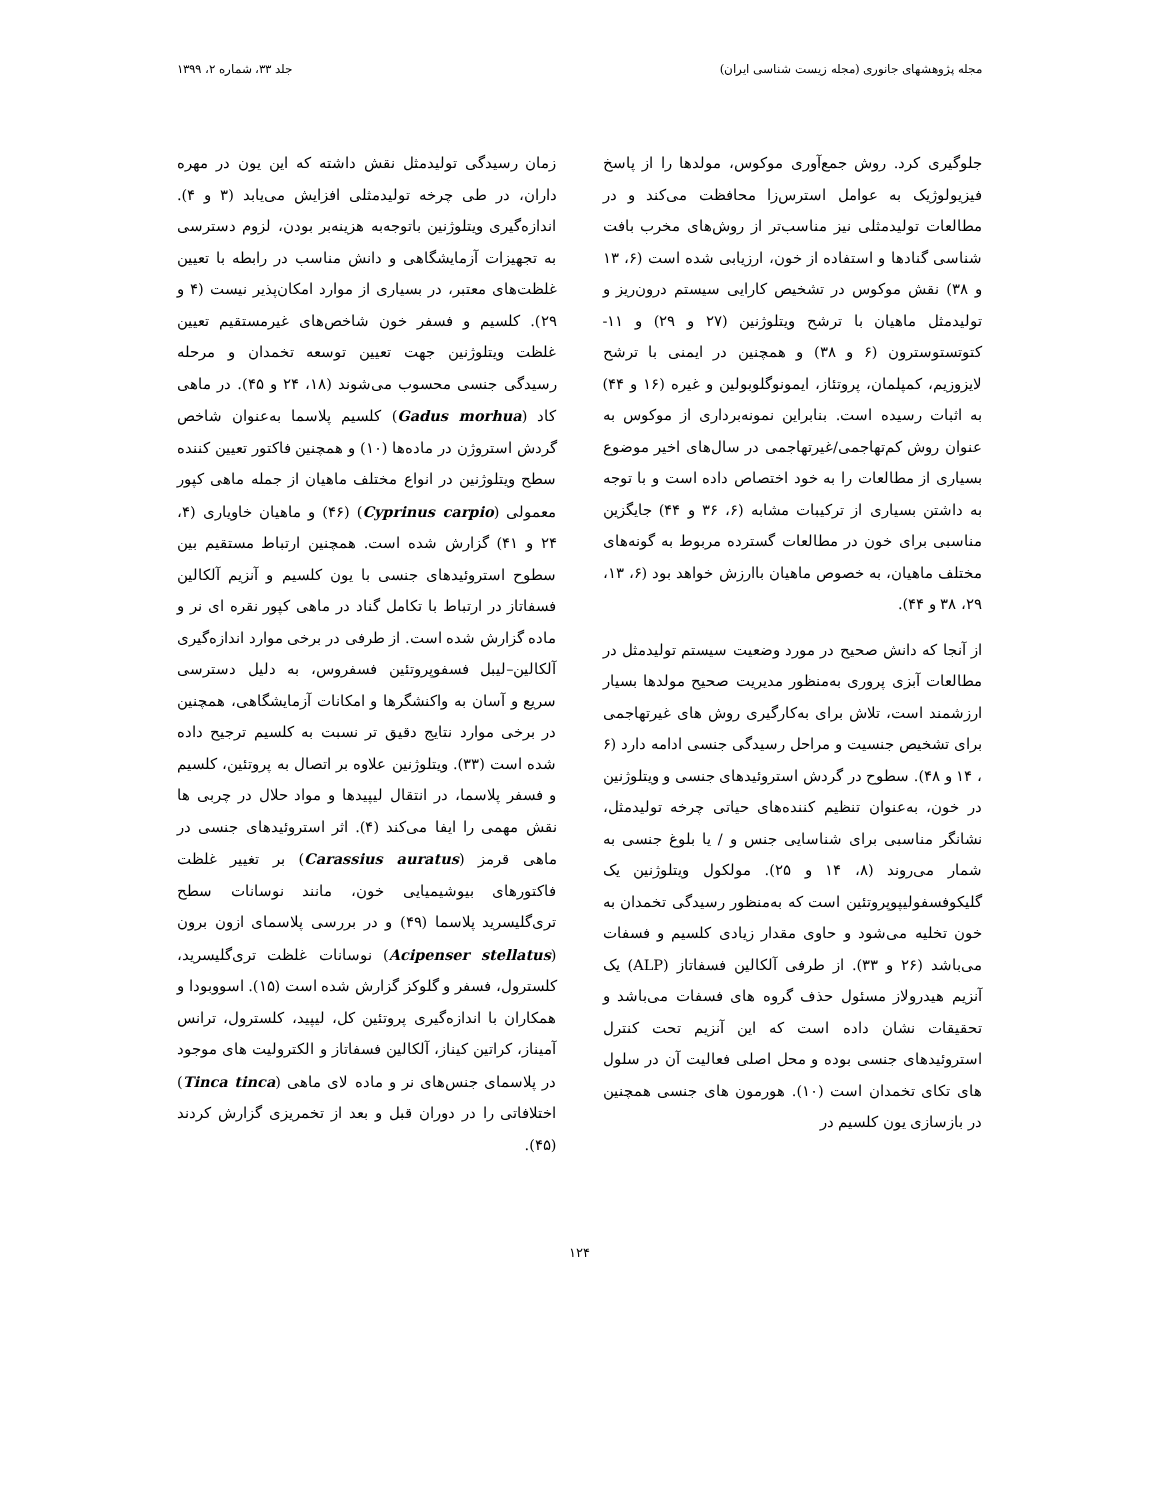مجله پژوهشهای جانوری (مجله زیست شناسی ایران) جلد ۳۳، شماره ۲، ۱۳۹۹
جلوگیری کرد. روش جمع‌آوری موکوس، مولدها را از پاسخ فیزیولوژیک به عوامل استرس‌زا محافظت می‌کند و در مطالعات تولیدمثلی نیز مناسب‌تر از روش‌های مخرب بافت شناسی گنادها و استفاده از خون، ارزیابی شده است (۶، ۱۳ و ۳۸) نقش موکوس در تشخیص کارایی سیستم درون‌ریز و تولیدمثل ماهیان با ترشح ویتلوژنین (۲۷ و ۲۹) و ۱۱-کتوتستوسترون (۶ و ۳۸) و همچنین در ایمنی با ترشح لایزوزیم، کمپلمان، پروتئاز، ایمونوگلوبولین و غیره (۱۶ و ۴۴) به اثبات رسیده است. بنابراین نمونه‌برداری از موکوس به عنوان روش کم‌تهاجمی/غیرتهاجمی در سال‌های اخیر موضوع بسیاری از مطالعات را به خود اختصاص داده است و با توجه به داشتن بسیاری از ترکیبات مشابه (۶، ۳۶ و ۴۴) جایگزین مناسبی برای خون در مطالعات گسترده مربوط به گونه‌های مختلف ماهیان، به خصوص ماهیان باارزش خواهد بود (۶، ۱۳، ۲۹، ۳۸ و ۴۴).
از آنجا که دانش صحیح در مورد وضعیت سیستم تولیدمثل در مطالعات آبزی پروری به‌منظور مدیریت صحیح مولدها بسیار ارزشمند است، تلاش برای به‌کارگیری روش های غیرتهاجمی برای تشخیص جنسیت و مراحل رسیدگی جنسی ادامه دارد (۶ ، ۱۴ و ۴۸). سطوح در گردش استروئیدهای جنسی و ویتلوژنین در خون، به‌عنوان تنظیم کننده‌های حیاتی چرخه تولیدمثل، نشانگر مناسبی برای شناسایی جنس و / یا بلوغ جنسی به شمار می‌روند (۸، ۱۴ و ۲۵). مولکول ویتلوژنین یک گلیکوفسفولیپوپروتئین است که به‌منظور رسیدگی تخمدان به خون تخلیه می‌شود و حاوی مقدار زیادی کلسیم و فسفات می‌باشد (۲۶ و ۳۳). از طرفی آلکالین فسفاتاز (ALP) یک آنزیم هیدرولاز مسئول حذف گروه های فسفات می‌باشد و تحقیقات نشان داده است که این آنزیم تحت کنترل استروئیدهای جنسی بوده و محل اصلی فعالیت آن در سلول های تکای تخمدان است (۱۰). هورمون های جنسی همچنین در بازسازی یون کلسیم در
زمان رسیدگی تولیدمثل نقش داشته که این یون در مهره داران، در طی چرخه تولیدمثلی افزایش می‌یابد (۳ و ۴). اندازه‌گیری ویتلوژنین باتوجه‌به هزینه‌بر بودن، لزوم دسترسی به تجهیزات آزمایشگاهی و دانش مناسب در رابطه با تعیین غلظت‌های معتبر، در بسیاری از موارد امکان‌پذیر نیست (۴ و ۲۹). کلسیم و فسفر خون شاخص‌های غیرمستقیم تعیین غلظت ویتلوژنین جهت تعیین توسعه تخمدان و مرحله رسیدگی جنسی محسوب می‌شوند (۱۸، ۲۴ و ۴۵). در ماهی کاد (Gadus morhua) کلسیم پلاسما به‌عنوان شاخص گردش استروژن در ماده‌ها (۱۰) و همچنین فاکتور تعیین کننده سطح ویتلوژنین در انواع مختلف ماهیان از جمله ماهی کپور معمولی (Cyprinus carpio) (۴۶) و ماهیان خاویاری (۴، ۲۴ و ۴۱) گزارش شده است. همچنین ارتباط مستقیم بین سطوح استروئیدهای جنسی با یون کلسیم و آنزیم آلکالین فسفاتاز در ارتباط با تکامل گناد در ماهی کپور نقره ای نر و ماده گزارش شده است. از طرفی در برخی موارد اندازه‌گیری آلکالین–لیبل فسفوپروتئین فسفروس، به دلیل دسترسی سریع و آسان به واکنشگرها و امکانات آزمایشگاهی، همچنین در برخی موارد نتایج دقیق تر نسبت به کلسیم ترجیح داده شده است (۳۳). ویتلوژنین علاوه بر اتصال به پروتئین، کلسیم و فسفر پلاسما، در انتقال لیپیدها و مواد حلال در چربی ها نقش مهمی را ایفا می‌کند (۴). اثر استروئیدهای جنسی در ماهی قرمز (Carassius auratus) بر تغییر غلظت فاکتورهای بیوشیمیایی خون، مانند نوسانات سطح تری‌گلیسرید پلاسما (۴۹) و در بررسی پلاسمای ازون برون (Acipenser stellatus) نوسانات غلظت تری‌گلیسرید، کلسترول، فسفر و گلوکز گزارش شده است (۱۵). اسووبودا و همکاران با اندازه‌گیری پروتئین کل، لیپید، کلسترول، ترانس آمیناز، کراتین کیناز، آلکالین فسفاتاز و الکترولیت های موجود در پلاسمای جنس‌های نر و ماده لای ماهی (Tinca tinca) اختلافاتی را در دوران قبل و بعد از تخمریزی گزارش کردند (۴۵).
۱۲۴